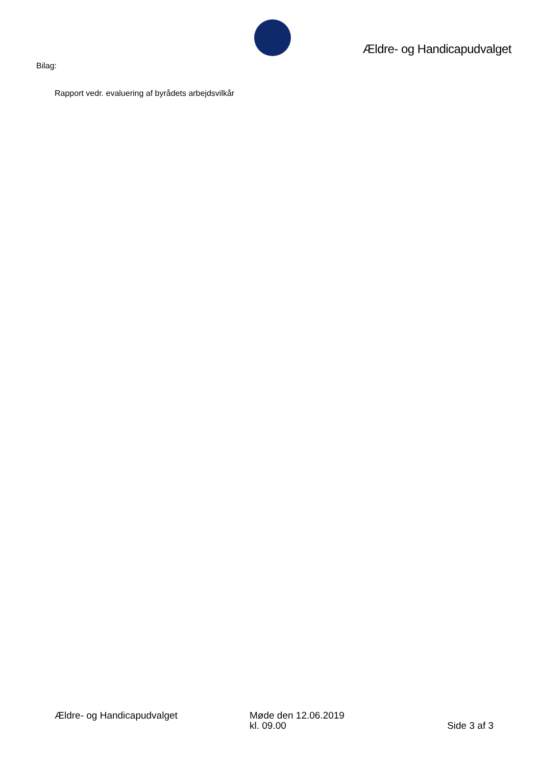Ældre- og Handicapudvalget
Bilag:
Rapport vedr. evaluering af byrådets arbejdsvilkår
Ældre- og Handicapudvalget Møde den 12.06.2019
kl. 09.00
Side 3 af 3